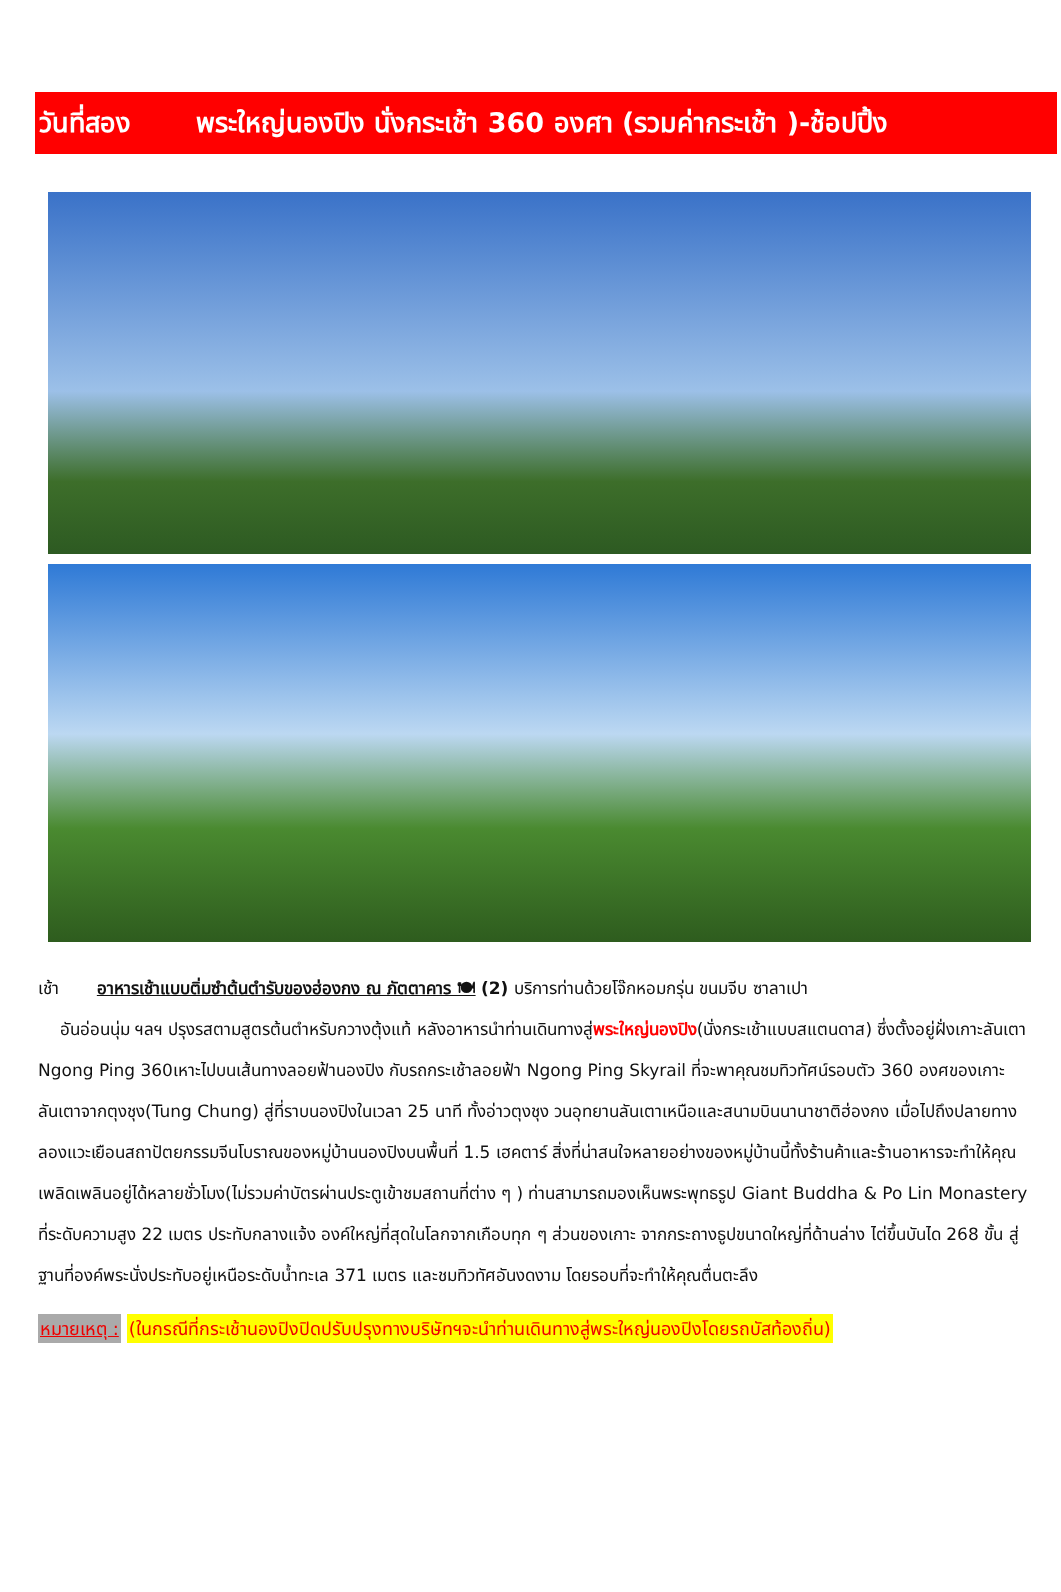วันที่สอง พระใหญ่นองปิง นั่งกระเช้า 360 องศา (รวมค่ากระเช้า )-ช้อปปิ้ง
เช้า อาหารเช้าแบบติ่มซำต้นตำรับของฮ่องกง ณ ภัตตาคาร 🍽 (2) บริการท่านด้วยโจ๊กหอมกรุ่น ขนมจีบ ซาลาเปา
อันอ่อนนุ่ม ฯลฯ ปรุงรสตามสูตรต้นตำหรับกวางตุ้งแท้ หลังอาหารนำท่านเดินทางสู่พระใหญ่นองปิง(นั่งกระเช้าแบบสแตนดาส) ซึ่งตั้งอยู่ฝั่งเกาะลันเตา Ngong Ping 360เหาะไปบนเส้นทางลอยฟ้านองปิง กับรถกระเช้าลอยฟ้า Ngong Ping Skyrail ที่จะพาคุณชมทิวทัศน์รอบตัว 360 องศของเกาะลันเตาจากตุงชุง(Tung Chung) สู่ที่ราบนองปิงในเวลา 25 นาที ทั้งอ่าวตุงชุง วนอุทยานลันเตาเหนือและสนามบินนานาชาติฮ่องกง เมื่อไปถึงปลายทางลองแวะเยือนสถาปัตยกรรมจีนโบราณของหมู่บ้านนองปิงบนพื้นที่ 1.5 เฮคตาร์ สิ่งที่น่าสนใจหลายอย่างของหมู่บ้านนี้ทั้งร้านค้าและร้านอาหารจะทำให้คุณเพลิดเพลินอยู่ได้หลายชั่วโมง(ไม่รวมค่าบัตรผ่านประตูเข้าชมสถานที่ต่าง ๆ ) ท่านสามารถมองเห็นพระพุทธรูป Giant Buddha & Po Lin Monastery ที่ระดับความสูง 22 เมตร ประทับกลางแจ้ง องค์ใหญ่ที่สุดในโลกจากเกือบทุก ๆ ส่วนของเกาะ จากกระถางธูปขนาดใหญ่ที่ด้านล่าง ไต่ขึ้นบันได 268 ขั้น สู่ฐานที่องค์พระนั่งประทับอยู่เหนือระดับน้ำทะเล 371 เมตร และชมทิวทัศอันงดงาม โดยรอบที่จะทำให้คุณตื่นตะลึง
หมายเหตุ : (ในกรณีที่กระเช้านองปิงปิดปรับปรุงทางบริษัทฯจะนำท่านเดินทางสู่พระใหญ่นองปิงโดยรถบัสท้องถิ่น)